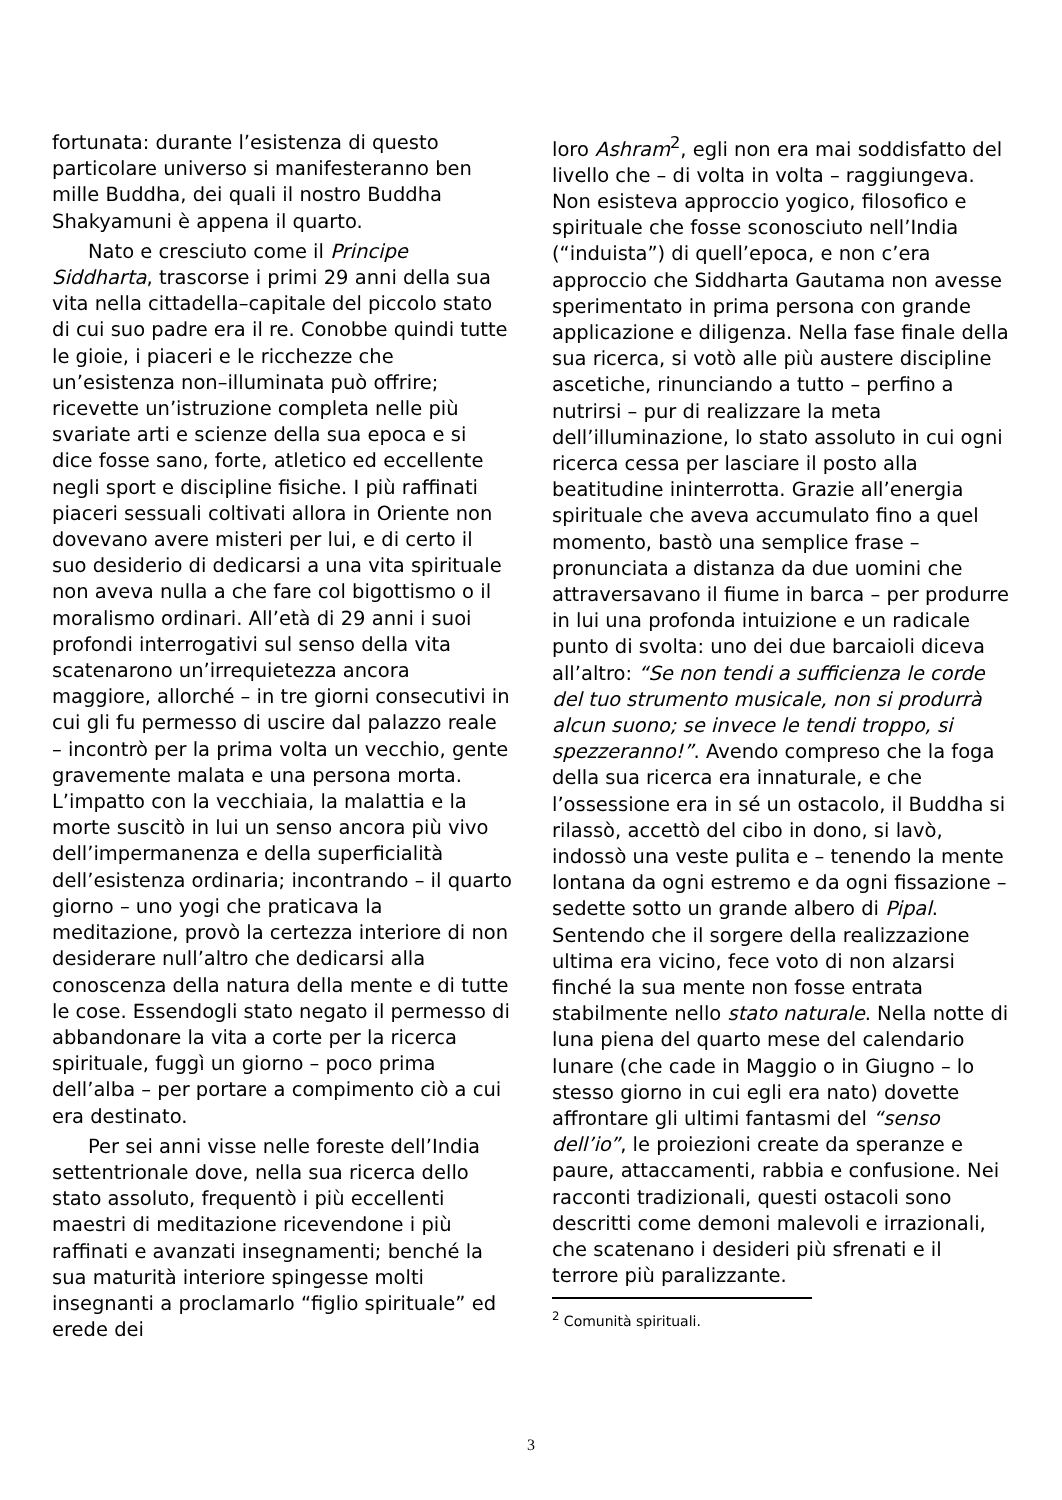fortunata: durante l’esistenza di questo particolare universo si manifesteranno ben mille Buddha, dei quali il nostro Buddha Shakyamuni è appena il quarto.
Nato e cresciuto come il Principe Siddharta, trascorse i primi 29 anni della sua vita nella cittadella–capitale del piccolo stato di cui suo padre era il re. Conobbe quindi tutte le gioie, i piaceri e le ricchezze che un’esistenza non–illuminata può offrire; ricevette un’istruzione completa nelle più svariate arti e scienze della sua epoca e si dice fosse sano, forte, atletico ed eccellente negli sport e discipline fisiche. I più raffinati piaceri sessuali coltivati allora in Oriente non dovevano avere misteri per lui, e di certo il suo desiderio di dedicarsi a una vita spirituale non aveva nulla a che fare col bigottismo o il moralismo ordinari. All’età di 29 anni i suoi profondi interrogativi sul senso della vita scatenarono un’irrequietezza ancora maggiore, allorché – in tre giorni consecutivi in cui gli fu permesso di uscire dal palazzo reale – incontrò per la prima volta un vecchio, gente gravemente malata e una persona morta. L’impatto con la vecchiaia, la malattia e la morte suscitò in lui un senso ancora più vivo dell’impermanenza e della superficialità dell’esistenza ordinaria; incontrando – il quarto giorno – uno yogi che praticava la meditazione, provò la certezza interiore di non desiderare null’altro che dedicarsi alla conoscenza della natura della mente e di tutte le cose. Essendogli stato negato il permesso di abbandonare la vita a corte per la ricerca spirituale, fuggì un giorno – poco prima dell’alba – per portare a compimento ciò a cui era destinato.
Per sei anni visse nelle foreste dell’India settentrionale dove, nella sua ricerca dello stato assoluto, frequentò i più eccellenti maestri di meditazione ricevendone i più raffinati e avanzati insegnamenti; benché la sua maturità interiore spingesse molti insegnanti a proclamarlo “figlio spirituale” ed erede dei
loro Ashram<sup>2</sup>, egli non era mai soddisfatto del livello che – di volta in volta – raggiungeva. Non esisteva approccio yogico, filosofico e spirituale che fosse sconosciuto nell’India (“induista”) di quell’epoca, e non c’era approccio che Siddharta Gautama non avesse sperimentato in prima persona con grande applicazione e diligenza. Nella fase finale della sua ricerca, si votò alle più austere discipline ascetiche, rinunciando a tutto – perfino a nutrirsi – pur di realizzare la meta dell’illuminazione, lo stato assoluto in cui ogni ricerca cessa per lasciare il posto alla beatitudine ininterrotta. Grazie all’energia spirituale che aveva accumulato fino a quel momento, bastò una semplice frase – pronunciata a distanza da due uomini che attraversavano il fiume in barca – per produrre in lui una profonda intuizione e un radicale punto di svolta: uno dei due barcaioli diceva all’altro: “Se non tendi a sufficienza le corde del tuo strumento musicale, non si produrrà alcun suono; se invece le tendi troppo, si spezzeranno!”. Avendo compreso che la foga della sua ricerca era innaturale, e che l’ossessione era in sé un ostacolo, il Buddha si rilassò, accettò del cibo in dono, si lavò, indossò una veste pulita e – tenendo la mente lontana da ogni estremo e da ogni fissazione – sedette sotto un grande albero di Pipal. Sentendo che il sorgere della realizzazione ultima era vicino, fece voto di non alzarsi finché la sua mente non fosse entrata stabilmente nello stato naturale. Nella notte di luna piena del quarto mese del calendario lunare (che cade in Maggio o in Giugno – lo stesso giorno in cui egli era nato) dovette affrontare gli ultimi fantasmi del “senso dell’io”, le proiezioni create da speranze e paure, attaccamenti, rabbia e confusione. Nei racconti tradizionali, questi ostacoli sono descritti come demoni malevoli e irrazionali, che scatenano i desideri più sfrenati e il terrore più paralizzante.
<sup>2</sup> Comunità spirituali.
3